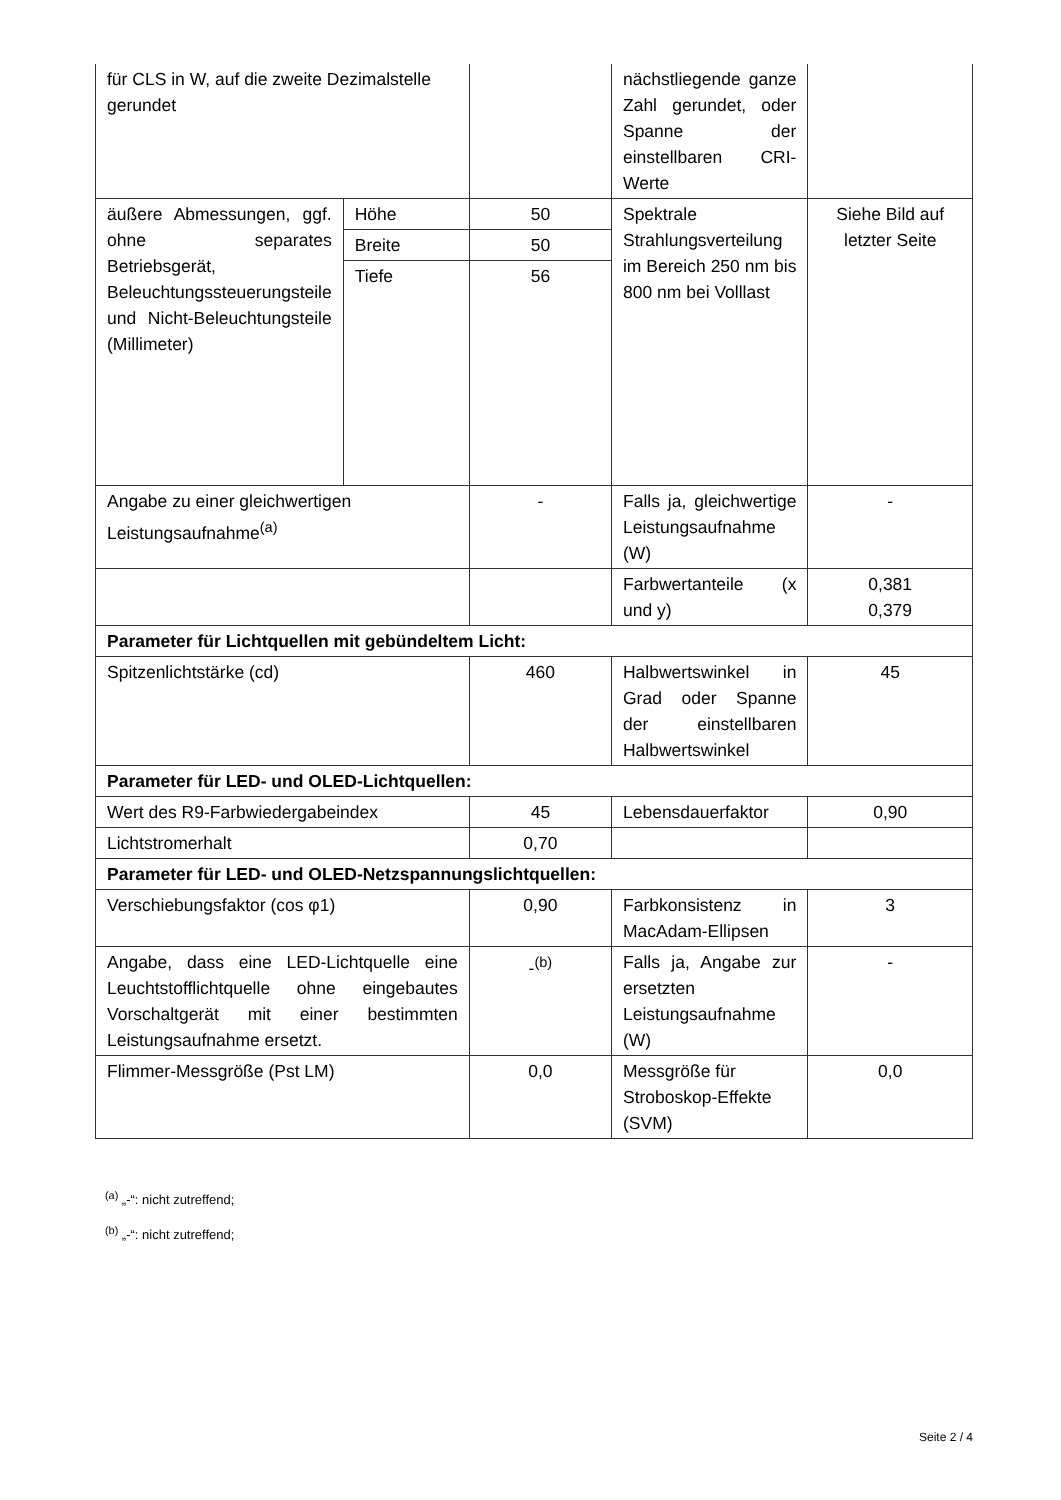| für CLS in W, auf die zweite Dezimalstelle gerundet | | | nächstliegende ganze Zahl gerundet, oder Spanne der einstellbaren CRI-Werte | |
| äußere Abmessungen, ggf. ohne separates Betriebsgerät, Beleuchtungssteuerungsteile und Nicht-Beleuchtungsteile (Millimeter) | Höhe | 50 | Spektrale Strahlungsverteilung im Bereich 250 nm bis 800 nm bei Volllast | Siehe Bild auf letzter Seite |
| | Breite | 50 | | |
| | Tiefe | 56 | | |
| Angabe zu einer gleichwertigen Leistungsaufnahme<sup>(a)</sup> | | - | Falls ja, gleichwertige Leistungsaufnahme (W) | - |
| | | | Farbwertanteile (x und y) | 0,381 0,379 |
| Parameter für Lichtquellen mit gebündeltem Licht: | | | | |
| Spitzenlichtstärke (cd) | | 460 | Halbwertswinkel in Grad oder Spanne der einstellbaren Halbwertswinkel | 45 |
| Parameter für LED- und OLED-Lichtquellen: | | | | |
| Wert des R9-Farbwiedergabeindex | | 45 | Lebensdauerfaktor | 0,90 |
| Lichtstromerhalt | | 0,70 | | |
| Parameter für LED- und OLED-Netzspannungslichtquellen: | | | | |
| Verschiebungsfaktor (cos φ1) | | 0,90 | Farbkonsistenz in MacAdam-Ellipsen | 3 |
| Angabe, dass eine LED-Lichtquelle eine Leuchtstofflichtquelle ohne eingebautes Vorschaltgerät mit einer bestimmten Leistungsaufnahme ersetzt. | | -<sup>(b)</sup> | Falls ja, Angabe zur ersetzten Leistungsaufnahme (W) | - |
| Flimmer-Messgröße (Pst LM) | | 0,0 | Messgröße für Stroboskop-Effekte (SVM) | 0,0 |
<sup>(a)</sup> „-“: nicht zutreffend;
<sup>(b)</sup> „-“: nicht zutreffend;
Seite 2 / 4